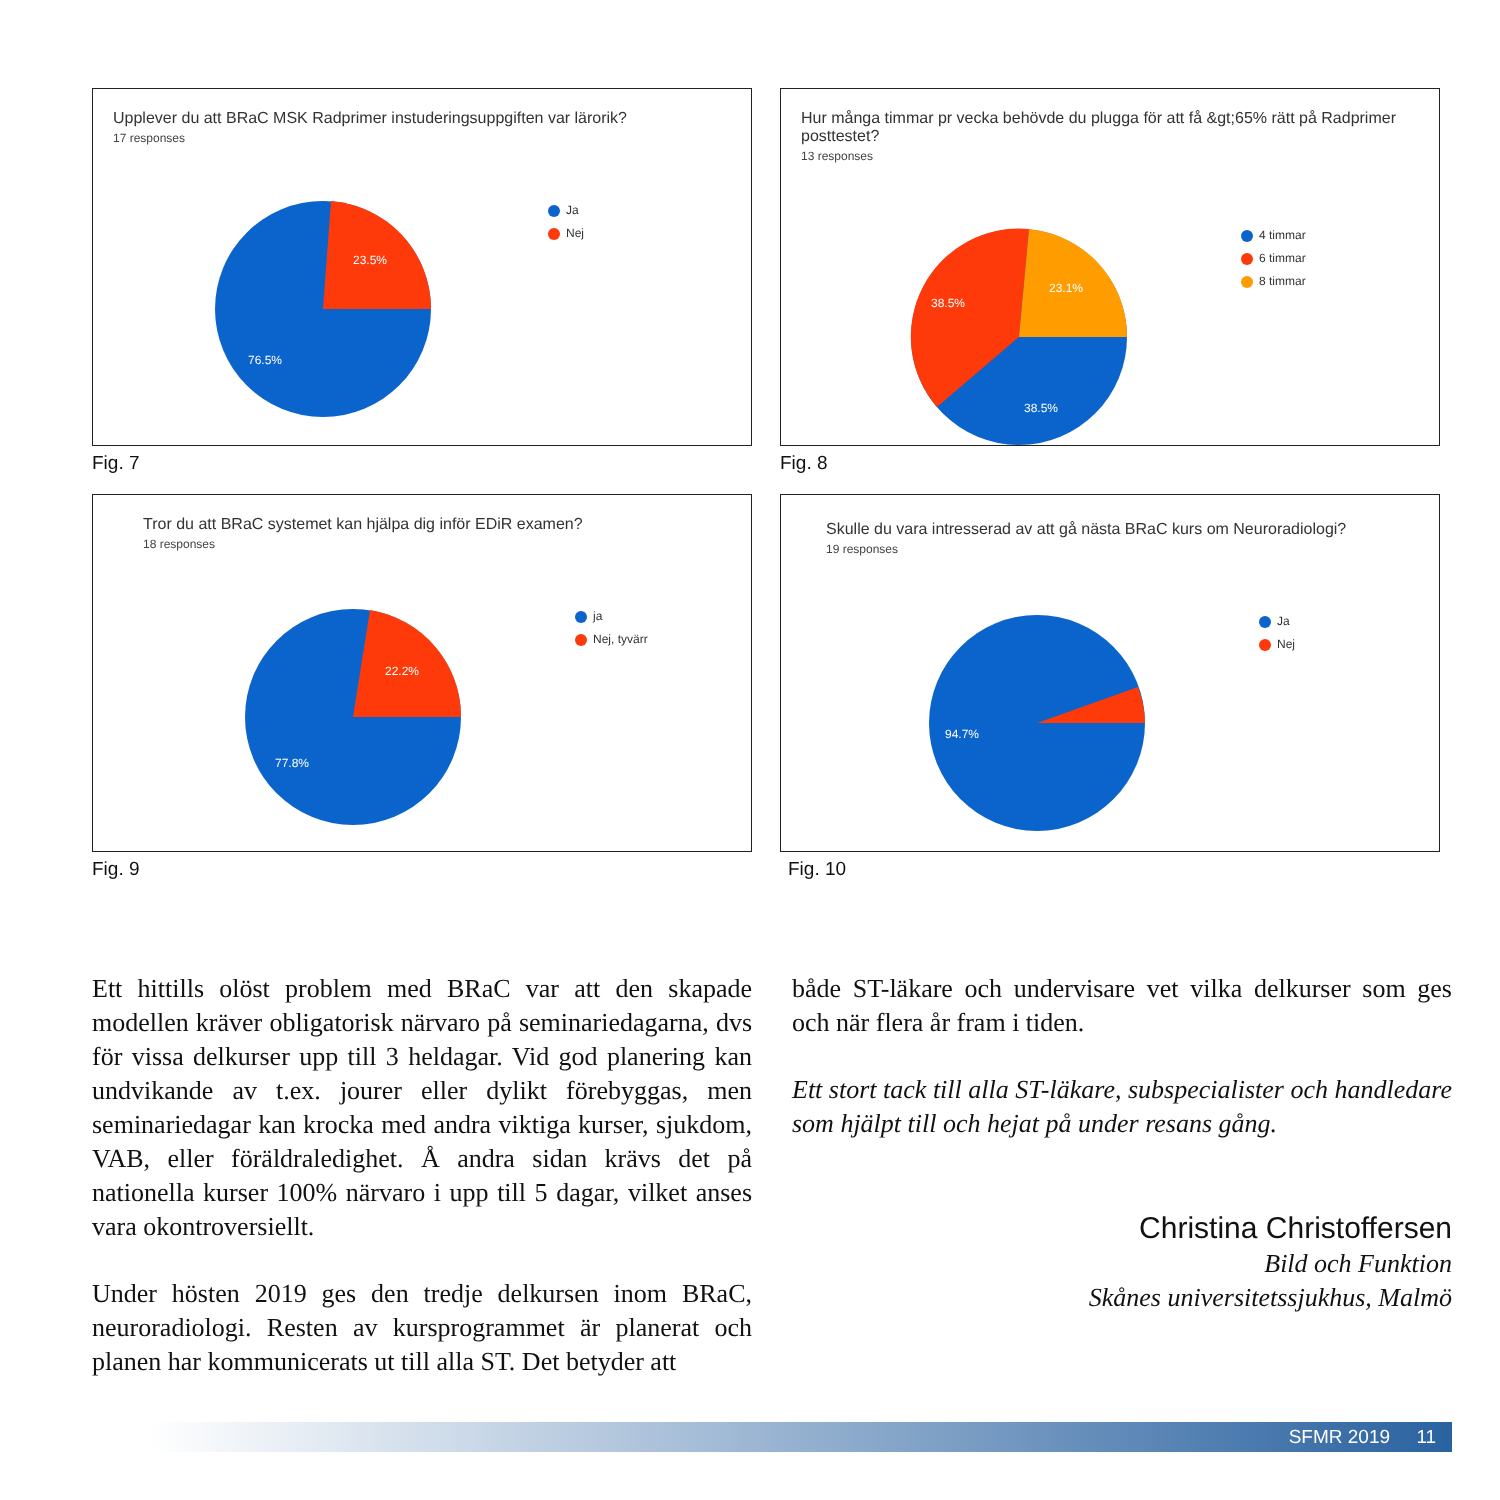Upplever du att BRaC MSK Radprimer instuderingsuppgiften var lärorik?
17 responses
23.5%
76.5%
Ja
Nej
Fig. 7
Hur många timmar pr vecka behövde du plugga för att få &gt;65% rätt på Radprimer posttestet?
13 responses
38.5%
23.1%
38.5%
4 timmar
6 timmar
8 timmar
Fig. 8
Tror du att BRaC systemet kan hjälpa dig inför EDiR examen?
18 responses
22.2%
77.8%
ja
Nej, tyvärr
Fig. 9
Skulle du vara intresserad av att gå nästa BRaC kurs om Neuroradiologi?
19 responses
94.7%
Ja
Nej
Fig. 10
Ett hittills olöst problem med BRaC var att den skapade modellen kräver obligatorisk närvaro på seminariedagarna, dvs för vissa delkurser upp till 3 heldagar. Vid god planering kan undvikande av t.ex. jourer eller dylikt förebyggas, men seminariedagar kan krocka med andra viktiga kurser, sjukdom, VAB, eller föräldraledighet. Å andra sidan krävs det på nationella kurser 100% närvaro i upp till 5 dagar, vilket anses vara okontroversiellt.
Under hösten 2019 ges den tredje delkursen inom BRaC, neuroradiologi. Resten av kursprogrammet är planerat och planen har kommunicerats ut till alla ST. Det betyder att
både ST-läkare och undervisare vet vilka delkurser som ges och när flera år fram i tiden.
Ett stort tack till alla ST-läkare, subspecialister och handledare som hjälpt till och hejat på under resans gång.
Christina Christoffersen
Bild och Funktion
Skånes universitetssjukhus, Malmö
SFMR 2019 11